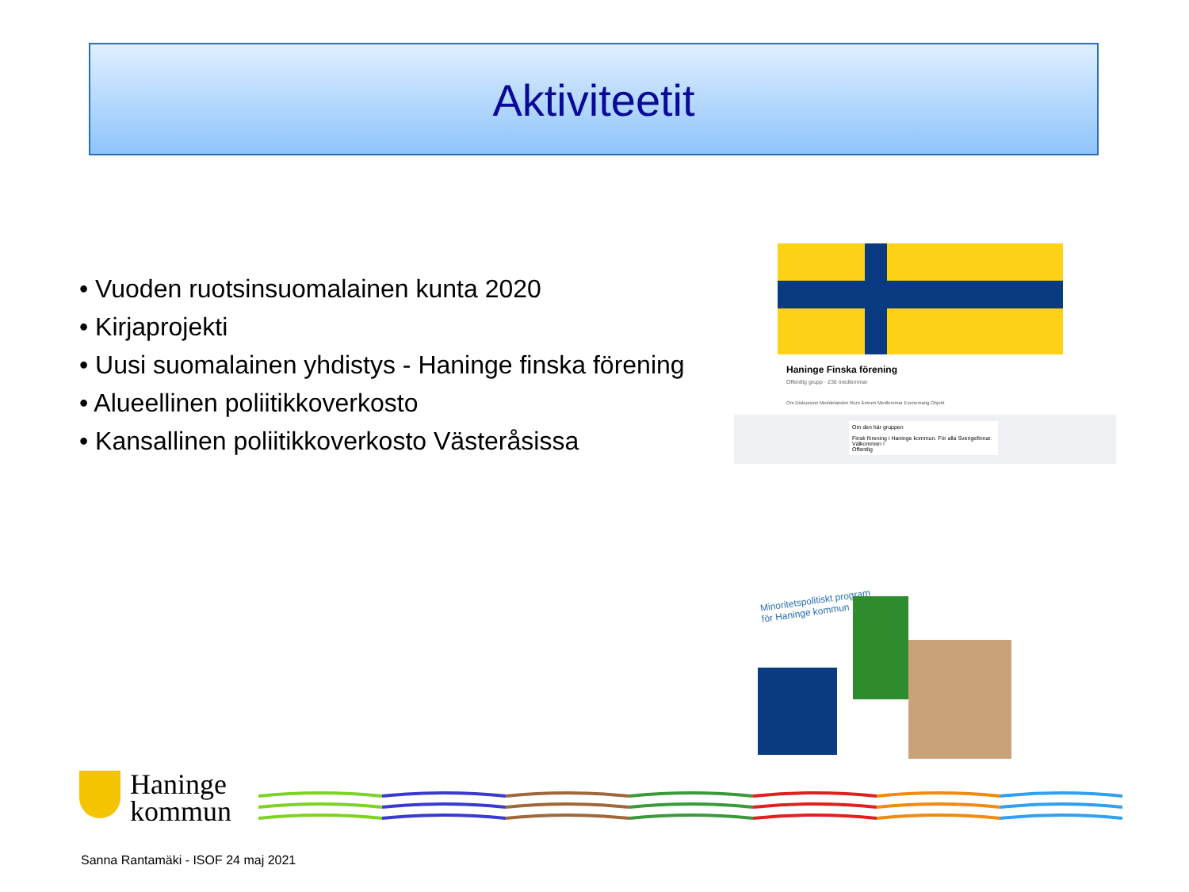Aktiviteetit
• Vuoden ruotsinsuomalainen kunta 2020
• Kirjaprojekti
• Uusi suomalainen yhdistys - Haninge finska förening
• Alueellinen poliitikkoverkosto
• Kansallinen poliitikkoverkosto Västeråsissa
Haninge Finska förening
Offentlig grupp · 236 medlemmar
Om Diskussion Meddelanden Rum Ämnen Medlemmar Evenemang Objekt
Om den här gruppen
Finsk förening i Haninge kommun. För alla Sverigefinnar. Välkommen !
Offentlig
Minoritetspolitiskt program
för Haninge kommun
Haninge
kommun
Sanna Rantamäki - ISOF 24 maj 2021